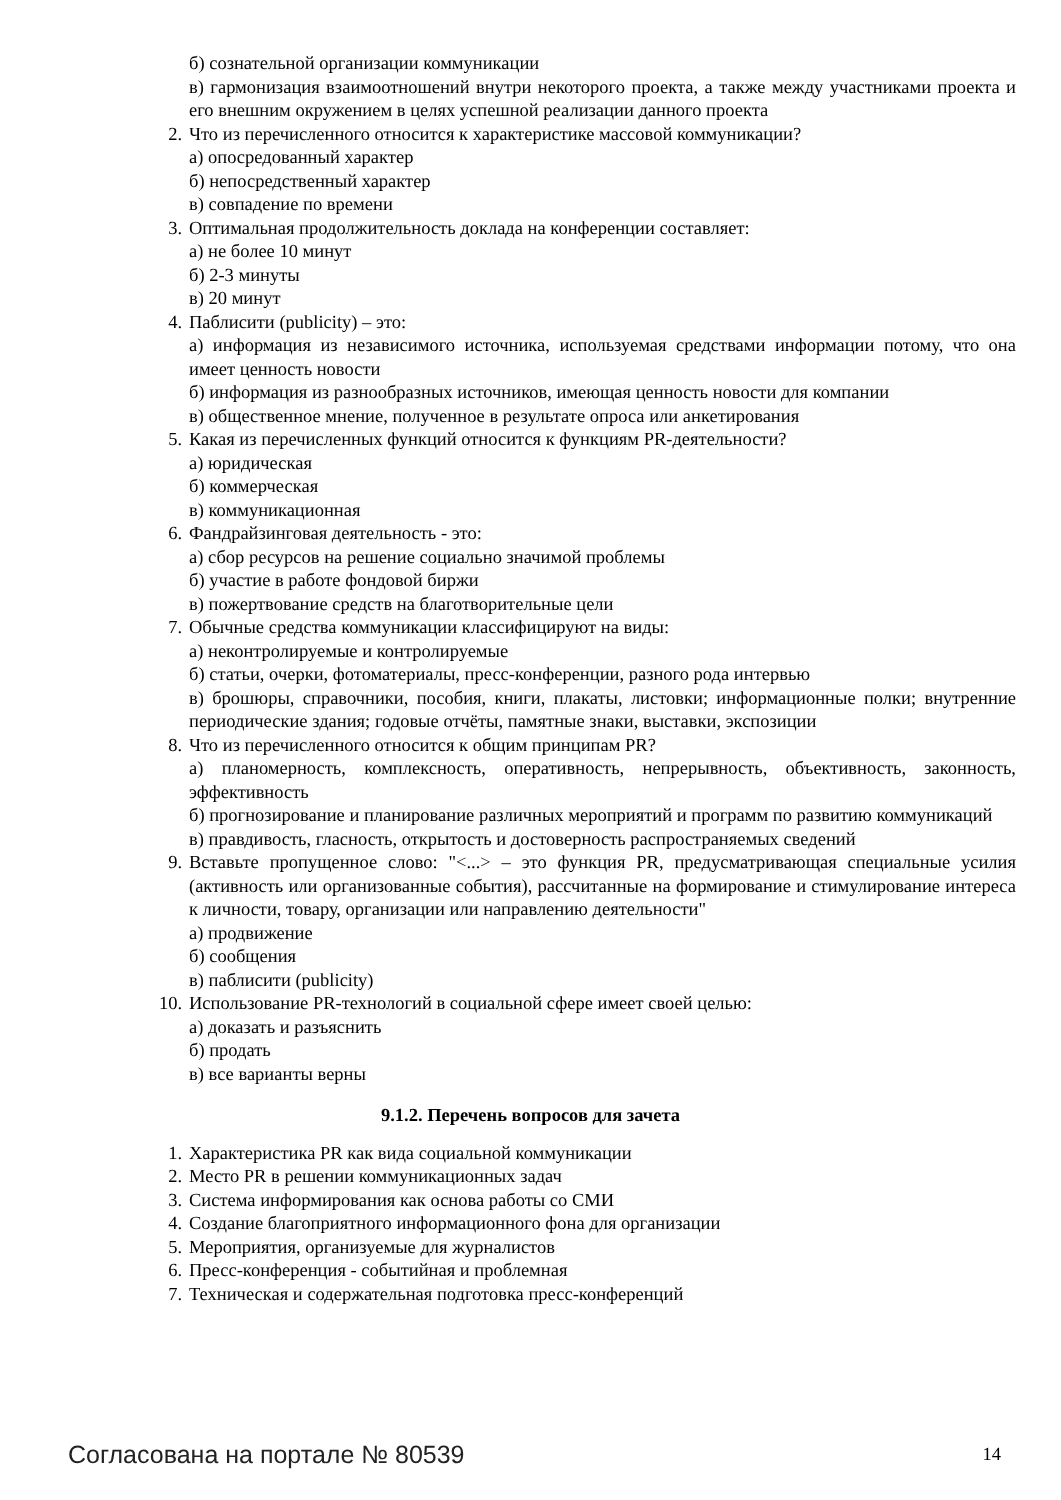б) сознательной организации коммуникации
в) гармонизация взаимоотношений внутри некоторого проекта, а также между участниками проекта и его внешним окружением в целях успешной реализации данного проекта
2. Что из перечисленного относится к характеристике массовой коммуникации?
а) опосредованный характер
б) непосредственный характер
в) совпадение по времени
3. Оптимальная продолжительность доклада на конференции составляет:
а) не более 10 минут
б) 2-3 минуты
в) 20 минут
4. Паблисити (publicity) – это:
а) информация из независимого источника, используемая средствами информации потому, что она имеет ценность новости
б) информация из разнообразных источников, имеющая ценность новости для компании
в) общественное мнение, полученное в результате опроса или анкетирования
5. Какая из перечисленных функций относится к функциям PR-деятельности?
а) юридическая
б) коммерческая
в) коммуникационная
6. Фандрайзинговая деятельность - это:
а) сбор ресурсов на решение социально значимой проблемы
б) участие в работе фондовой биржи
в) пожертвование средств на благотворительные цели
7. Обычные средства коммуникации классифицируют на виды:
а) неконтролируемые и контролируемые
б) статьи, очерки, фотоматериалы, пресс-конференции, разного рода интервью
в) брошюры, справочники, пособия, книги, плакаты, листовки; информационные полки; внутренние периодические здания; годовые отчёты, памятные знаки, выставки, экспозиции
8. Что из перечисленного относится к общим принципам PR?
а) планомерность, комплексность, оперативность, непрерывность, объективность, законность, эффективность
б) прогнозирование и планирование различных мероприятий и программ по развитию коммуникаций
в) правдивость, гласность, открытость и достоверность распространяемых сведений
9. Вставьте пропущенное слово: "<...> – это функция PR, предусматривающая специальные усилия (активность или организованные события), рассчитанные на формирование и стимулирование интереса к личности, товару, организации или направлению деятельности"
а) продвижение
б) сообщения
в) паблисити (publicity)
10. Использование PR-технологий в социальной сфере имеет своей целью:
а) доказать и разъяснить
б) продать
в) все варианты верны
9.1.2. Перечень вопросов для зачета
1. Характеристика PR как вида социальной коммуникации
2. Место PR в решении коммуникационных задач
3. Система информирования как основа работы со СМИ
4. Создание благоприятного информационного фона для организации
5. Мероприятия, организуемые для журналистов
6. Пресс-конференция - событийная и проблемная
7. Техническая и содержательная подготовка пресс-конференций
Согласована на портале № 80539 14